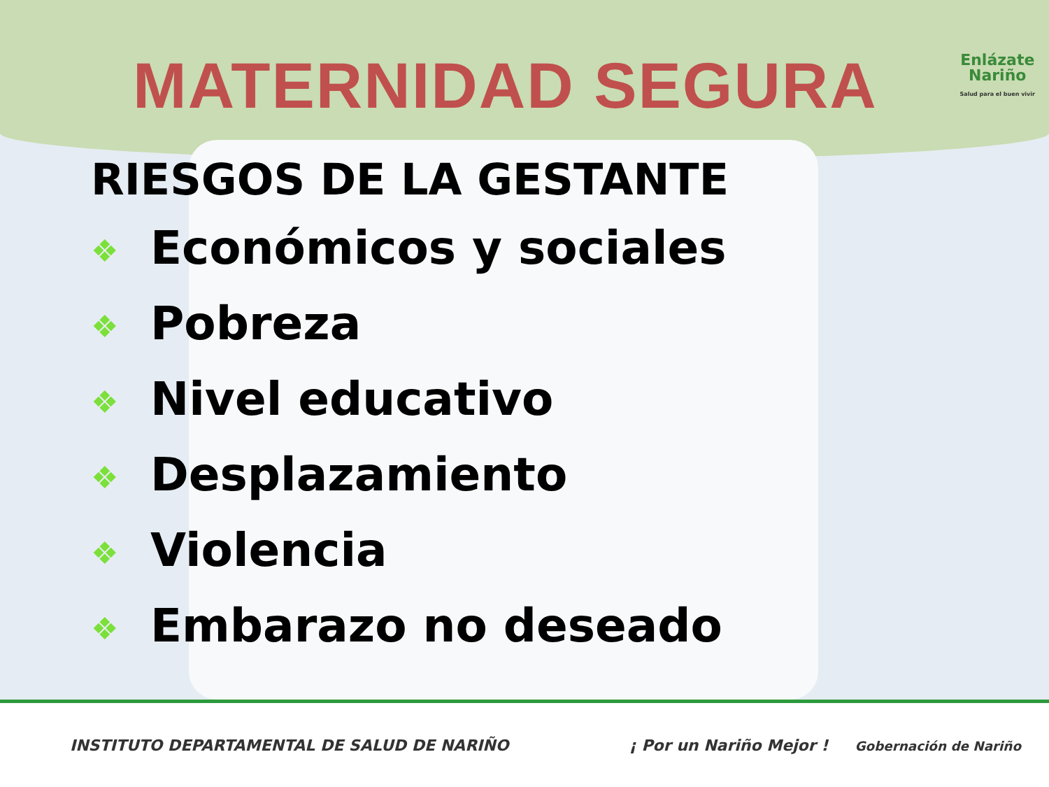MATERNIDAD SEGURA
Enlázate
Nariño
Salud para el buen vivir
RIESGOS DE LA GESTANTE
❖ Económicos y sociales
❖ Pobreza
❖ Nivel educativo
❖ Desplazamiento
❖ Violencia
❖ Embarazo no deseado
INSTITUTO DEPARTAMENTAL DE SALUD DE NARIÑO ¡ Por un Nariño Mejor ! Gobernación de Nariño